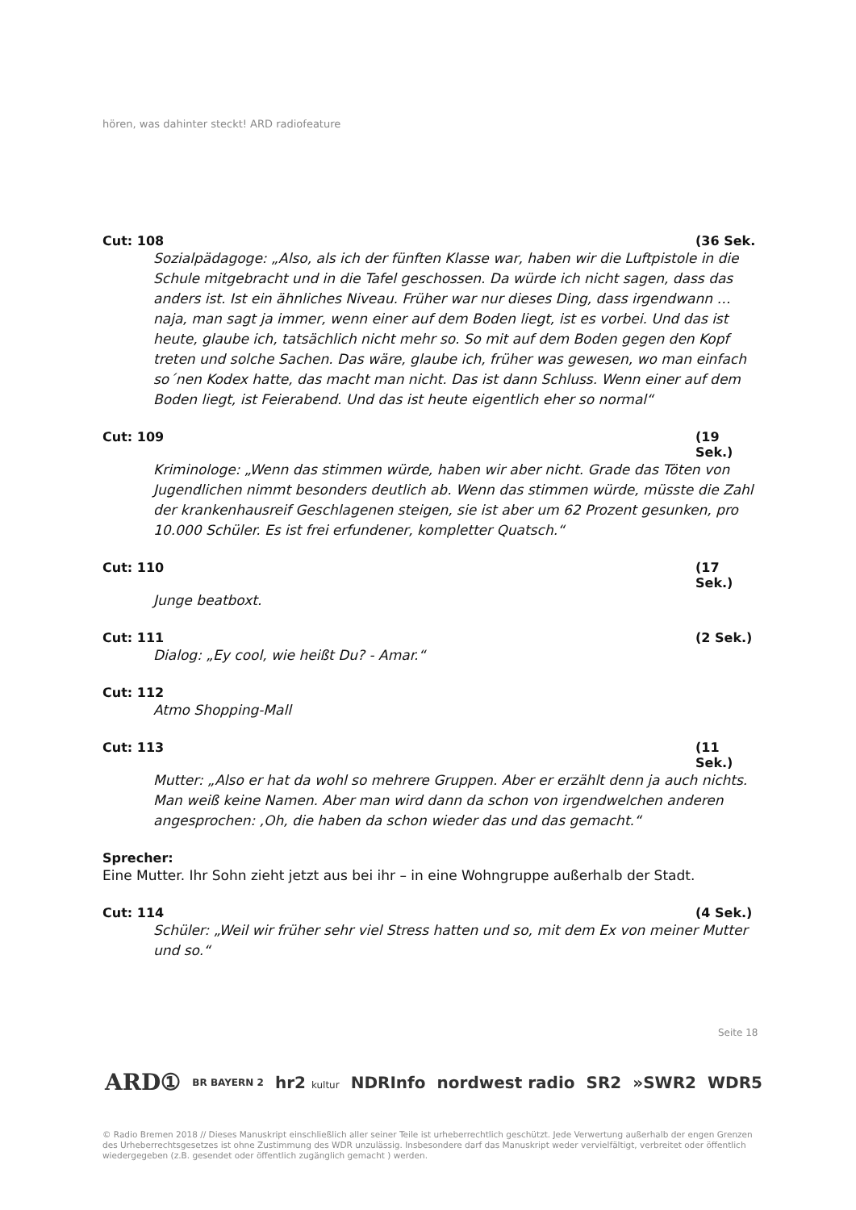hören, was dahinter steckt! ARD radiofeature
Cut: 108 (36 Sek.
Sozialpädagoge: „Also, als ich der fünften Klasse war, haben wir die Luftpistole in die Schule mitgebracht und in die Tafel geschossen. Da würde ich nicht sagen, dass das anders ist. Ist ein ähnliches Niveau. Früher war nur dieses Ding, dass irgendwann … naja, man sagt ja immer, wenn einer auf dem Boden liegt, ist es vorbei. Und das ist heute, glaube ich, tatsächlich nicht mehr so. So mit auf dem Boden gegen den Kopf treten und solche Sachen. Das wäre, glaube ich, früher was gewesen, wo man einfach so´nen Kodex hatte, das macht man nicht. Das ist dann Schluss. Wenn einer auf dem Boden liegt, ist Feierabend. Und das ist heute eigentlich eher so normal“
Cut: 109 (19 Sek.)
Kriminologe: „Wenn das stimmen würde, haben wir aber nicht. Grade das Töten von Jugendlichen nimmt besonders deutlich ab. Wenn das stimmen würde, müsste die Zahl der krankenhausreif Geschlagenen steigen, sie ist aber um 62 Prozent gesunken, pro 10.000 Schüler. Es ist frei erfundener, kompletter Quatsch.“
Cut: 110 (17 Sek.)
Junge beatboxt.
Cut: 111 (2 Sek.)
Dialog: „Ey cool, wie heißt Du? - Amar.“
Cut: 112
Atmo Shopping-Mall
Cut: 113 (11 Sek.)
Mutter: „Also er hat da wohl so mehrere Gruppen. Aber er erzählt denn ja auch nichts. Man weiß keine Namen. Aber man wird dann da schon von irgendwelchen anderen angesprochen: ‚Oh, die haben da schon wieder das und das gemacht.“
Sprecher:
Eine Mutter. Ihr Sohn zieht jetzt aus bei ihr – in eine Wohngruppe außerhalb der Stadt.
Cut: 114 (4 Sek.)
Schüler: „Weil wir früher sehr viel Stress hatten und so, mit dem Ex von meiner Mutter und so.“
Seite 18
ARD① BR BAYERN 2 hr2 kultur NDRInfo nordwest radio SR2 »SWR2 WDR5
© Radio Bremen 2018 // Dieses Manuskript einschließlich aller seiner Teile ist urheberrechtlich geschützt. Jede Verwertung außerhalb der engen Grenzen des Urheberrechtsgesetzes ist ohne Zustimmung des WDR unzulässig. Insbesondere darf das Manuskript weder vervielfältigt, verbreitet oder öffentlich wiedergegeben (z.B. gesendet oder öffentlich zugänglich gemacht ) werden.